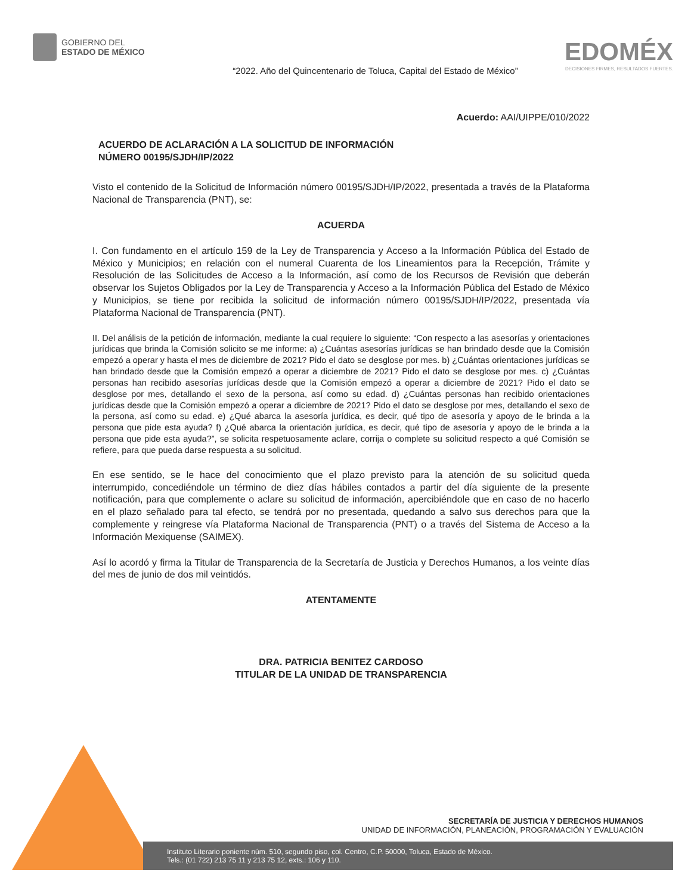GOBIERNO DEL
ESTADO DE MÉXICO
EDOMÉX
DECISIONES FIRMES, RESULTADOS FUERTES.
“2022. Año del Quincentenario de Toluca, Capital del Estado de México”
Acuerdo: AAI/UIPPE/010/2022
ACUERDO DE ACLARACIÓN A LA SOLICITUD DE INFORMACIÓN
NÚMERO 00195/SJDH/IP/2022
Visto el contenido de la Solicitud de Información número 00195/SJDH/IP/2022, presentada a través de la Plataforma Nacional de Transparencia (PNT), se:
ACUERDA
I. Con fundamento en el artículo 159 de la Ley de Transparencia y Acceso a la Información Pública del Estado de México y Municipios; en relación con el numeral Cuarenta de los Lineamientos para la Recepción, Trámite y Resolución de las Solicitudes de Acceso a la Información, así como de los Recursos de Revisión que deberán observar los Sujetos Obligados por la Ley de Transparencia y Acceso a la Información Pública del Estado de México y Municipios, se tiene por recibida la solicitud de información número 00195/SJDH/IP/2022, presentada vía Plataforma Nacional de Transparencia (PNT).
II. Del análisis de la petición de información, mediante la cual requiere lo siguiente: “Con respecto a las asesorías y orientaciones jurídicas que brinda la Comisión solicito se me informe: a) ¿Cuántas asesorías jurídicas se han brindado desde que la Comisión empezó a operar y hasta el mes de diciembre de 2021? Pido el dato se desglose por mes. b) ¿Cuántas orientaciones jurídicas se han brindado desde que la Comisión empezó a operar a diciembre de 2021? Pido el dato se desglose por mes. c) ¿Cuántas personas han recibido asesorías jurídicas desde que la Comisión empezó a operar a diciembre de 2021? Pido el dato se desglose por mes, detallando el sexo de la persona, así como su edad. d) ¿Cuántas personas han recibido orientaciones jurídicas desde que la Comisión empezó a operar a diciembre de 2021? Pido el dato se desglose por mes, detallando el sexo de la persona, así como su edad. e) ¿Qué abarca la asesoría jurídica, es decir, qué tipo de asesoría y apoyo de le brinda a la persona que pide esta ayuda? f) ¿Qué abarca la orientación jurídica, es decir, qué tipo de asesoría y apoyo de le brinda a la persona que pide esta ayuda?”, se solicita respetuosamente aclare, corrija o complete su solicitud respecto a qué Comisión se refiere, para que pueda darse respuesta a su solicitud.
En ese sentido, se le hace del conocimiento que el plazo previsto para la atención de su solicitud queda interrumpido, concediéndole un término de diez días hábiles contados a partir del día siguiente de la presente notificación, para que complemente o aclare su solicitud de información, apercibiéndole que en caso de no hacerlo en el plazo señalado para tal efecto, se tendrá por no presentada, quedando a salvo sus derechos para que la complemente y reingrese vía Plataforma Nacional de Transparencia (PNT) o a través del Sistema de Acceso a la Información Mexiquense (SAIMEX).
Así lo acordó y firma la Titular de Transparencia de la Secretaría de Justicia y Derechos Humanos, a los veinte días del mes de junio de dos mil veintidós.
ATENTAMENTE
DRA. PATRICIA BENITEZ CARDOSO
TITULAR DE LA UNIDAD DE TRANSPARENCIA
SECRETARÍA DE JUSTICIA Y DERECHOS HUMANOS
UNIDAD DE INFORMACIÓN, PLANEACIÓN, PROGRAMACIÓN Y EVALUACIÓN
Instituto Literario poniente núm. 510, segundo piso, col. Centro, C.P. 50000, Toluca, Estado de México.
Tels.: (01 722) 213 75 11 y 213 75 12, exts.: 106 y 110.